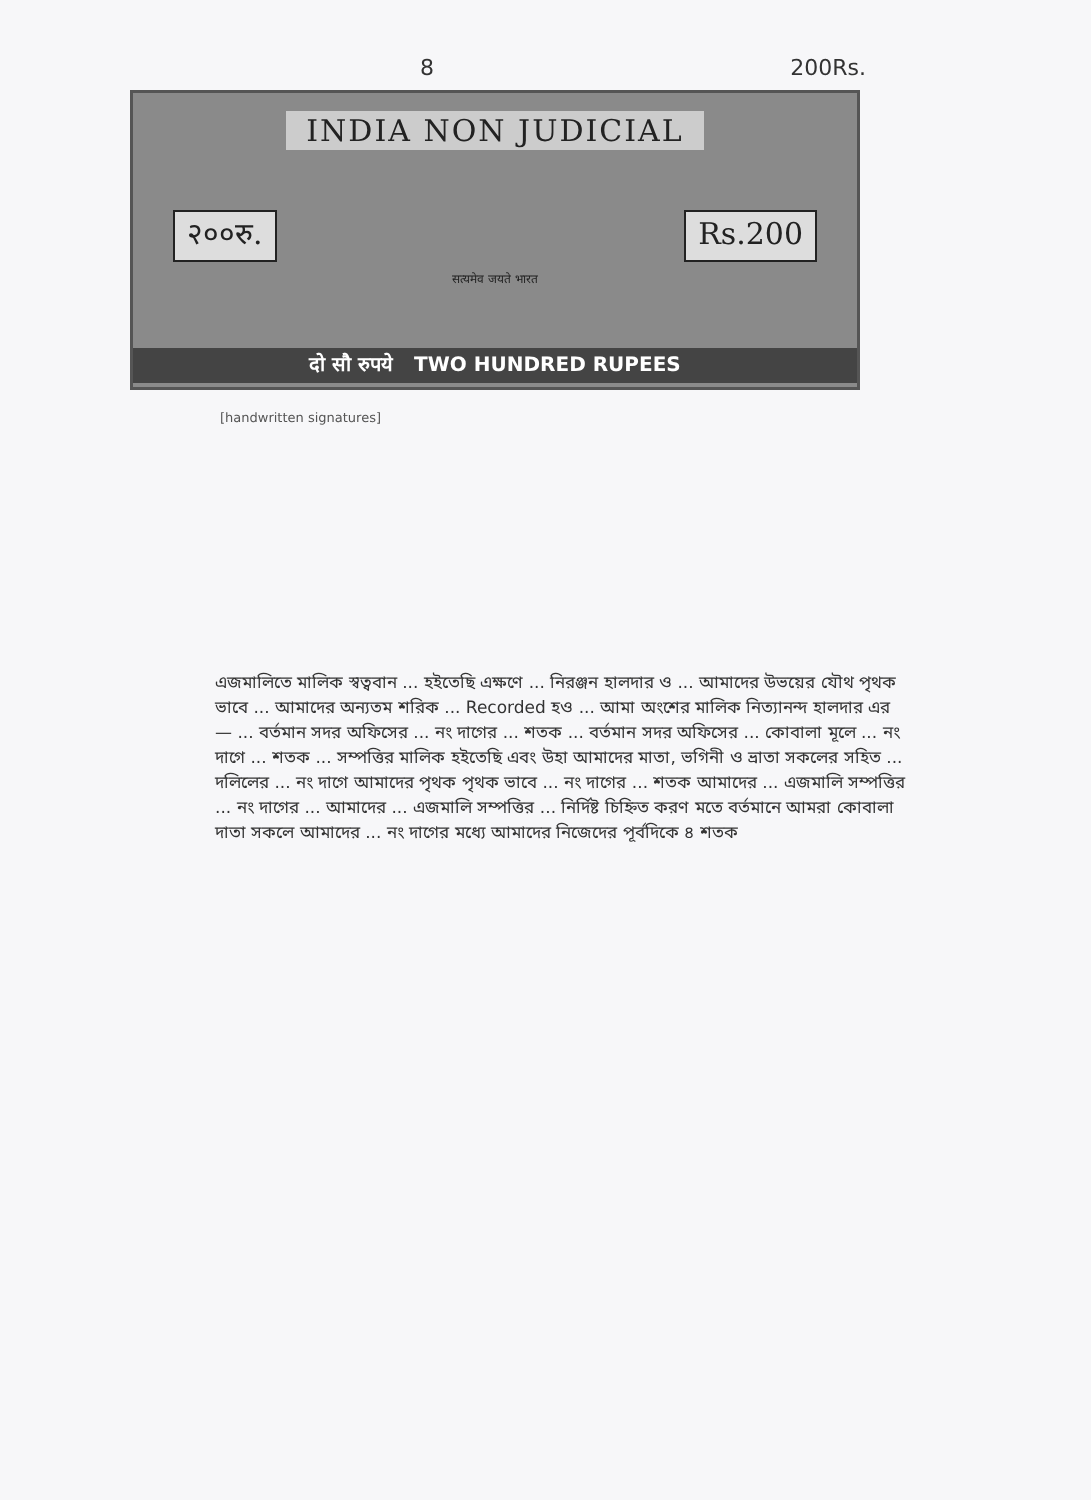8 200Rs.
INDIA NON JUDICIAL
२००रु. Rs.200
सत्यमेव जयते भारत
दो सौ रुपये TWO HUNDRED RUPEES
[handwritten signatures]
এজমালিতে মালিক স্বত্ববান ... হইতেছি এক্ষণে ... নিরঞ্জন হালদার ও ... আমাদের উভয়ের যৌথ পৃথক ভাবে ... আমাদের অন্যতম শরিক ... Recorded হও ... আমা অংশের মালিক নিত্যানন্দ হালদার এর — ... বর্তমান সদর অফিসের ... নং দাগের ... শতক ... বর্তমান সদর অফিসের ... কোবালা মূলে ... নং দাগে ... শতক ... সম্পত্তির মালিক হইতেছি এবং উহা আমাদের মাতা, ভগিনী ও ভ্রাতা সকলের সহিত ... দলিলের ... নং দাগে আমাদের পৃথক পৃথক ভাবে ... নং দাগের ... শতক আমাদের ... এজমালি সম্পত্তির ... নং দাগের ... আমাদের ... এজমালি সম্পত্তির ... নির্দিষ্ট চিহ্নিত করণ মতে বর্তমানে আমরা কোবালা দাতা সকলে আমাদের ... নং দাগের মধ্যে আমাদের নিজেদের পূর্বদিকে ৪ শতক